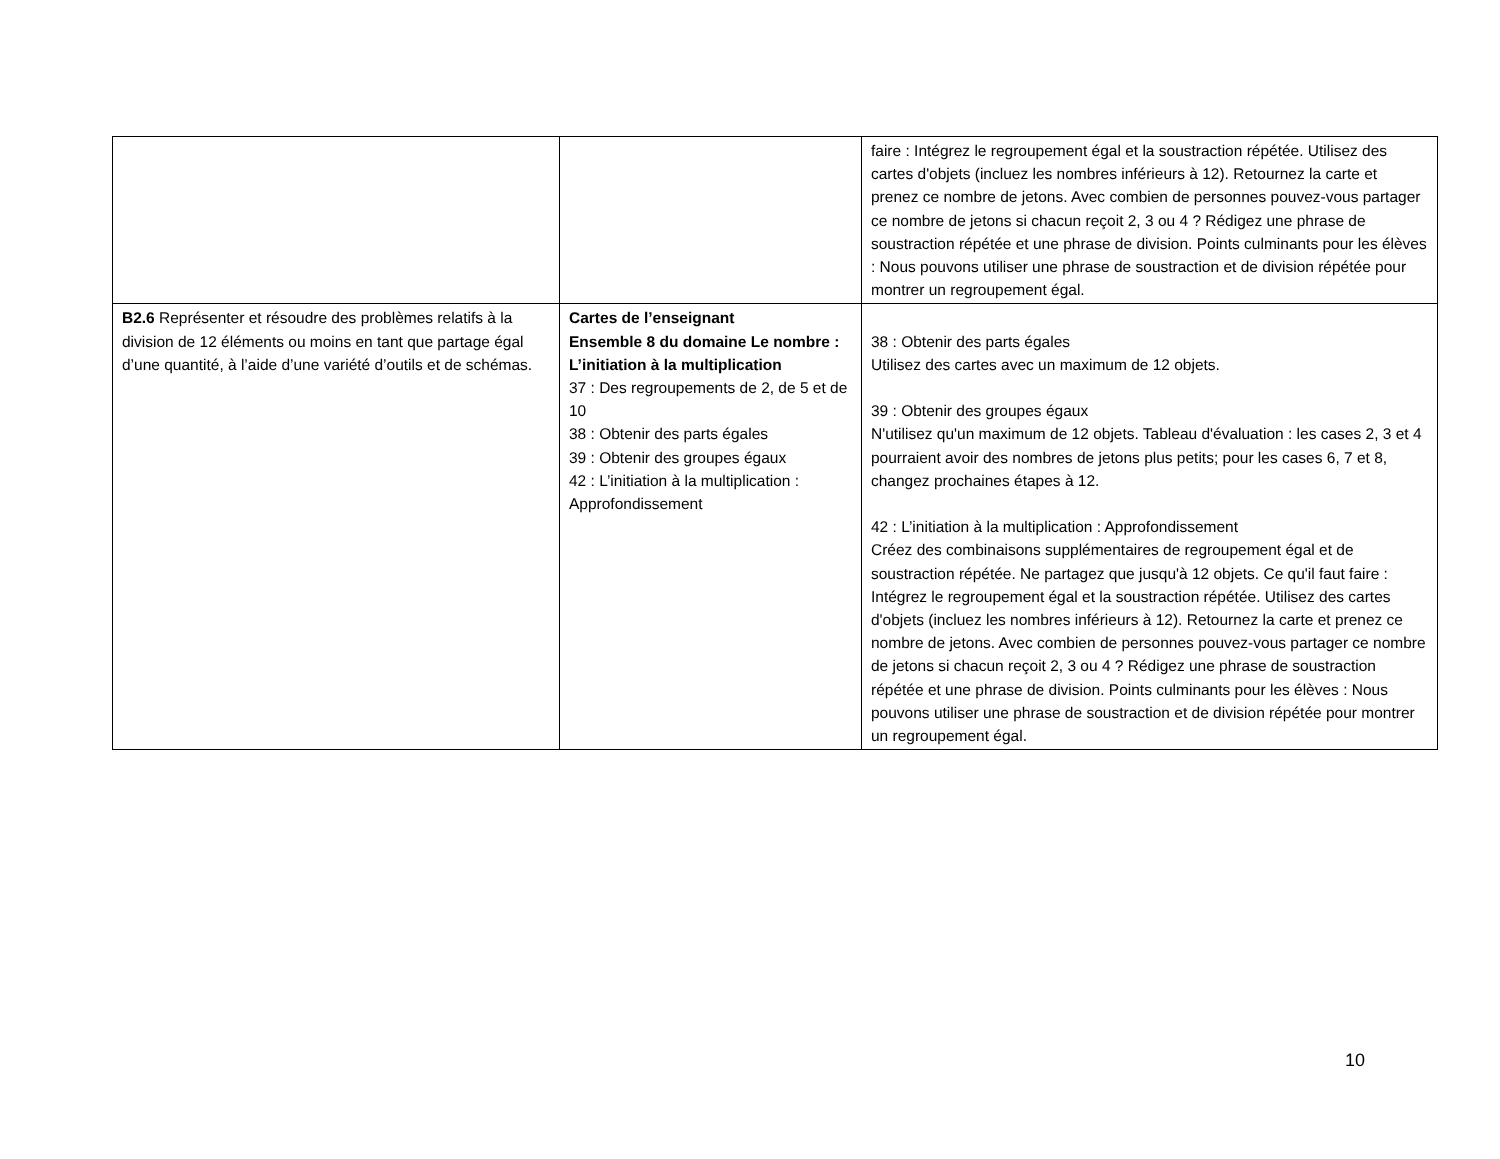| | | faire : Intégrez le regroupement égal et la soustraction répétée. Utilisez des cartes d'objets (incluez les nombres inférieurs à 12). Retournez la carte et prenez ce nombre de jetons. Avec combien de personnes pouvez-vous partager ce nombre de jetons si chacun reçoit 2, 3 ou 4 ? Rédigez une phrase de soustraction répétée et une phrase de division. Points culminants pour les élèves : Nous pouvons utiliser une phrase de soustraction et de division répétée pour montrer un regroupement égal. |
| B2.6 Représenter et résoudre des problèmes relatifs à la division de 12 éléments ou moins en tant que partage égal d’une quantité, à l’aide d’une variété d’outils et de schémas. | Cartes de l’enseignant Ensemble 8 du domaine Le nombre : L’initiation à la multiplication 37 : Des regroupements de 2, de 5 et de 10 38 : Obtenir des parts égales 39 : Obtenir des groupes égaux 42 : L’initiation à la multiplication : Approfondissement | 38 : Obtenir des parts égales Utilisez des cartes avec un maximum de 12 objets. 39 : Obtenir des groupes égaux N'utilisez qu'un maximum de 12 objets. Tableau d'évaluation : les cases 2, 3 et 4 pourraient avoir des nombres de jetons plus petits; pour les cases 6, 7 et 8, changez prochaines étapes à 12. 42 : L’initiation à la multiplication : Approfondissement Créez des combinaisons supplémentaires de regroupement égal et de soustraction répétée. Ne partagez que jusqu'à 12 objets. Ce qu'il faut faire : Intégrez le regroupement égal et la soustraction répétée. Utilisez des cartes d'objets (incluez les nombres inférieurs à 12). Retournez la carte et prenez ce nombre de jetons. Avec combien de personnes pouvez-vous partager ce nombre de jetons si chacun reçoit 2, 3 ou 4 ? Rédigez une phrase de soustraction répétée et une phrase de division. Points culminants pour les élèves : Nous pouvons utiliser une phrase de soustraction et de division répétée pour montrer un regroupement égal. |
10